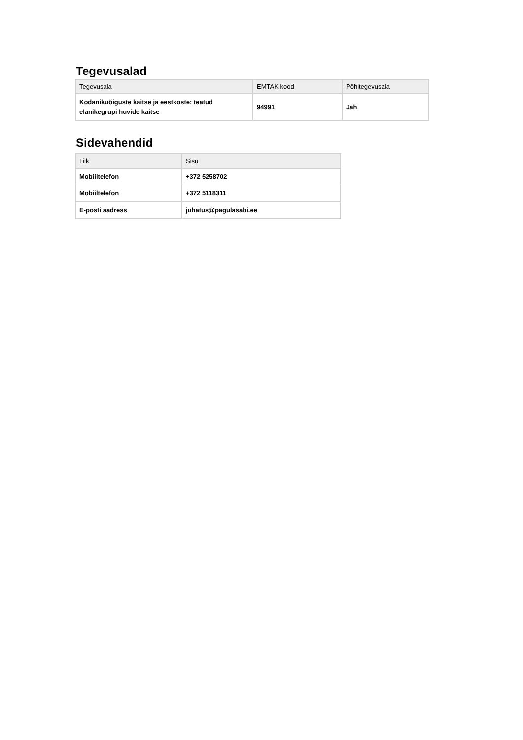Tegevusalad
| Tegevusala | EMTAK kood | Põhitegevusala |
| --- | --- | --- |
| Kodanikuõiguste kaitse ja eestkoste; teatud elanikegrupi huvide kaitse | 94991 | Jah |
Sidevahendid
| Liik | Sisu |
| --- | --- |
| Mobiiltelefon | +372 5258702 |
| Mobiiltelefon | +372 5118311 |
| E-posti aadress | juhatus@pagulasabi.ee |